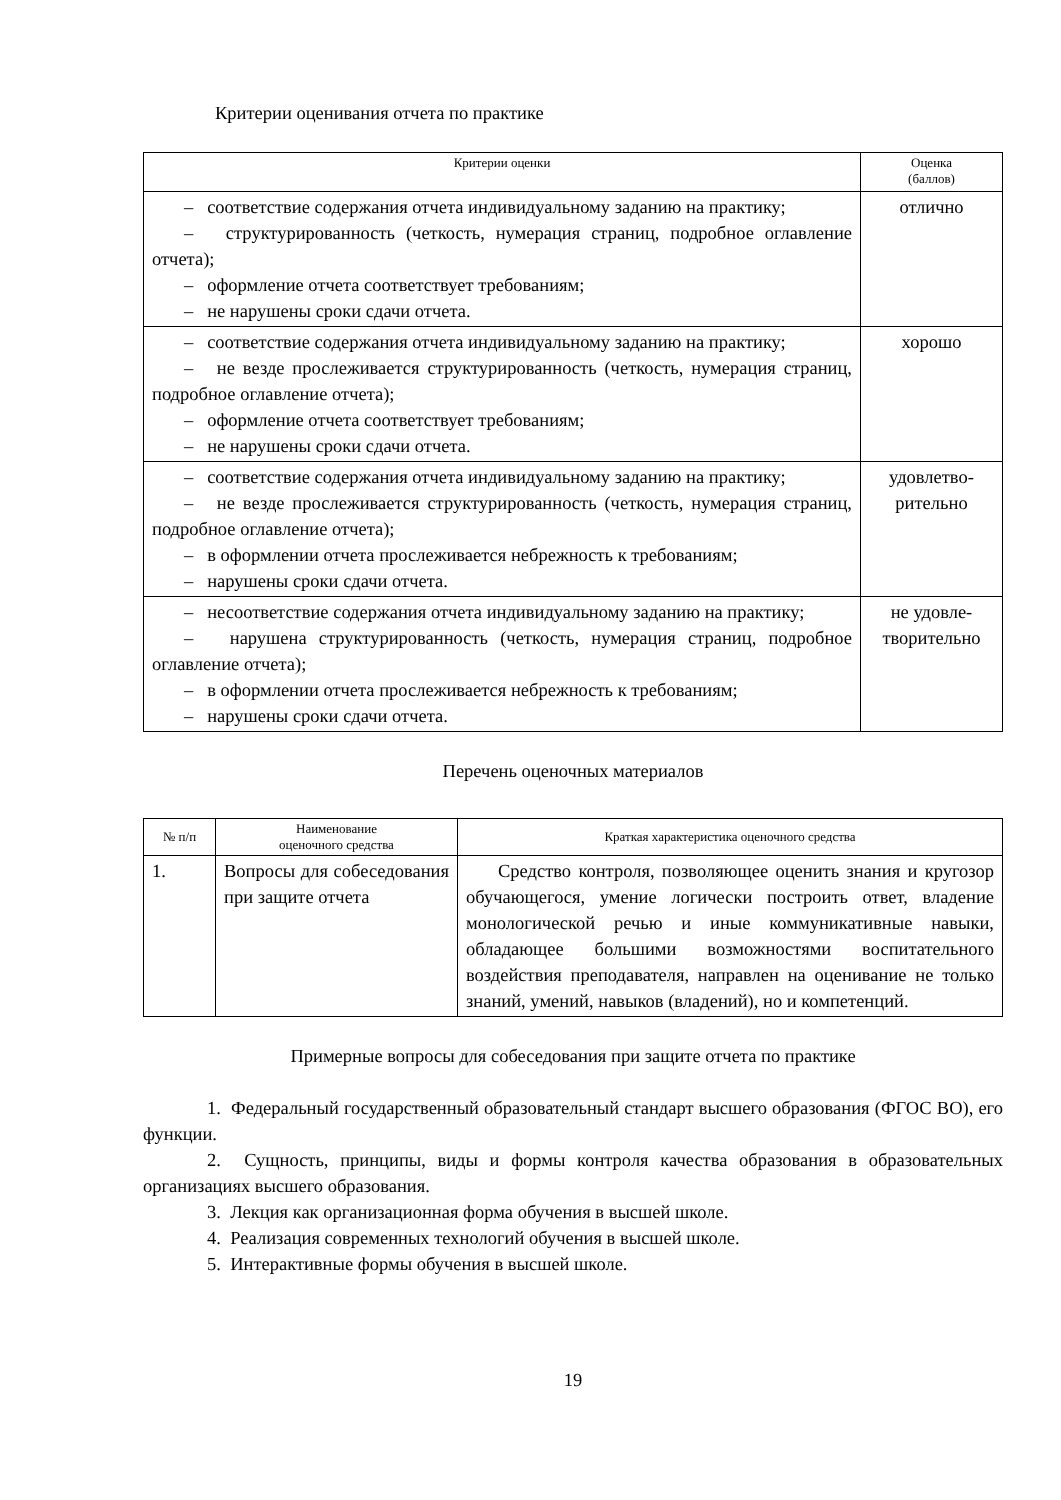Критерии оценивания отчета по практике
| Критерии оценки | Оценка (баллов) |
| --- | --- |
| – соответствие содержания отчета индивидуальному заданию на практику; – структурированность (четкость, нумерация страниц, подробное оглавление отчета); – оформление отчета соответствует требованиям; – не нарушены сроки сдачи отчета. | отлично |
| – соответствие содержания отчета индивидуальному заданию на практику; – не везде прослеживается структурированность (четкость, нумерация страниц, подробное оглавление отчета); – оформление отчета соответствует требованиям; – не нарушены сроки сдачи отчета. | хорошо |
| – соответствие содержания отчета индивидуальному заданию на практику; – не везде прослеживается структурированность (четкость, нумерация страниц, подробное оглавление отчета); – в оформлении отчета прослеживается небрежность к требованиям; – нарушены сроки сдачи отчета. | удовлетво- рительно |
| – несоответствие содержания отчета индивидуальному заданию на практику; – нарушена структурированность (четкость, нумерация страниц, подробное оглавление отчета); – в оформлении отчета прослеживается небрежность к требованиям; – нарушены сроки сдачи отчета. | не удовле- творительно |
Перечень оценочных материалов
| № п/п | Наименование оценочного средства | Краткая характеристика оценочного средства |
| --- | --- | --- |
| 1. | Вопросы для собеседования при защите отчета | Средство контроля, позволяющее оценить знания и кругозор обучающегося, умение логически построить ответ, владение монологической речью и иные коммуникативные навыки, обладающее большими возможностями воспитательного воздействия преподавателя, направлен на оценивание не только знаний, умений, навыков (владений), но и компетенций. |
Примерные вопросы для собеседования при защите отчета по практике
1. Федеральный государственный образовательный стандарт высшего образования (ФГОС ВО), его функции.
2. Сущность, принципы, виды и формы контроля качества образования в образовательных организациях высшего образования.
3. Лекция как организационная форма обучения в высшей школе.
4. Реализация современных технологий обучения в высшей школе.
5. Интерактивные формы обучения в высшей школе.
19